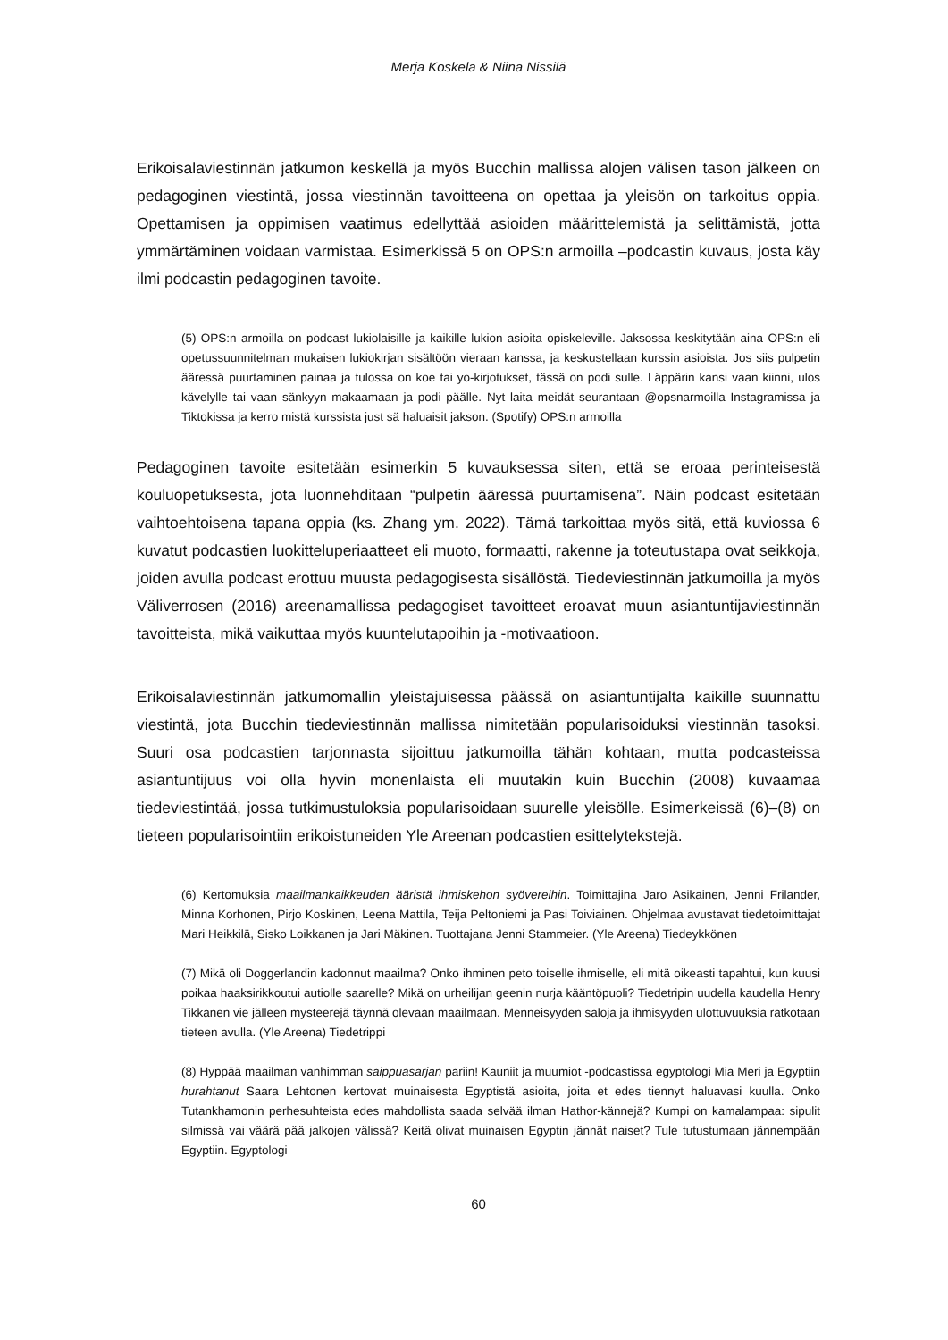Merja Koskela & Niina Nissilä
Erikoisalaviestinnän jatkumon keskellä ja myös Bucchin mallissa alojen välisen tason jälkeen on pedagoginen viestintä, jossa viestinnän tavoitteena on opettaa ja yleisön on tarkoitus oppia. Opettamisen ja oppimisen vaatimus edellyttää asioiden määrittelemistä ja selittämistä, jotta ymmärtäminen voidaan varmistaa. Esimerkissä 5 on OPS:n armoilla –podcastin kuvaus, josta käy ilmi podcastin pedagoginen tavoite.
(5) OPS:n armoilla on podcast lukiolaisille ja kaikille lukion asioita opiskeleville. Jaksossa keskitytään aina OPS:n eli opetussuunnitelman mukaisen lukiokirjan sisältöön vieraan kanssa, ja keskustellaan kurssin asioista. Jos siis pulpetin ääressä puurtaminen painaa ja tulossa on koe tai yo-kirjotukset, tässä on podi sulle. Läppärin kansi vaan kiinni, ulos kävelylle tai vaan sänkyyn makaamaan ja podi päälle. Nyt laita meidät seurantaan @opsnarmoilla Instagramissa ja Tiktokissa ja kerro mistä kurssista just sä haluaisit jakson. (Spotify) OPS:n armoilla
Pedagoginen tavoite esitetään esimerkin 5 kuvauksessa siten, että se eroaa perinteisestä kouluopetuksesta, jota luonnehditaan “pulpetin ääressä puurtamisena”. Näin podcast esitetään vaihtoehtoisena tapana oppia (ks. Zhang ym. 2022). Tämä tarkoittaa myös sitä, että kuviossa 6 kuvatut podcastien luokitteluperiaatteet eli muoto, formaatti, rakenne ja toteutustapa ovat seikkoja, joiden avulla podcast erottuu muusta pedagogisesta sisällöstä. Tiedeviestinnän jatkumoilla ja myös Väliverrosen (2016) areenamallissa pedagogiset tavoitteet eroavat muun asiantuntijaviestinnän tavoitteista, mikä vaikuttaa myös kuuntelutapoihin ja -motivaatioon.
Erikoisalaviestinnän jatkumomallin yleistajuisessa päässä on asiantuntijalta kaikille suunnattu viestintä, jota Bucchin tiedeviestinnän mallissa nimitetään popularisoiduksi viestinnän tasoksi. Suuri osa podcastien tarjonnasta sijoittuu jatkumoilla tähän kohtaan, mutta podcasteissa asiantuntijuus voi olla hyvin monenlaista eli muutakin kuin Bucchin (2008) kuvaamaa tiedeviestintää, jossa tutkimustuloksia popularisoidaan suurelle yleisölle. Esimerkeissä (6)–(8) on tieteen popularisointiin erikoistuneiden Yle Areenan podcastien esittelytekstejä.
(6) Kertomuksia maailmankaikkeuden ääristä ihmiskehon syövereihin. Toimittajina Jaro Asikainen, Jenni Frilander, Minna Korhonen, Pirjo Koskinen, Leena Mattila, Teija Peltoniemi ja Pasi Toiviainen. Ohjelmaa avustavat tiedetoimittajat Mari Heikkilä, Sisko Loikkanen ja Jari Mäkinen. Tuottajana Jenni Stammeier. (Yle Areena) Tiedeykkönen
(7) Mikä oli Doggerlandin kadonnut maailma? Onko ihminen peto toiselle ihmiselle, eli mitä oikeasti tapahtui, kun kuusi poikaa haaksirikkoutui autiolle saarelle? Mikä on urheilijan geenin nurja kääntöpuoli? Tiedetripin uudella kaudella Henry Tikkanen vie jälleen mysteerejä täynnä olevaan maailmaan. Menneisyyden saloja ja ihmisyyden ulottuvuuksia ratkotaan tieteen avulla. (Yle Areena) Tiedetrippi
(8) Hyppää maailman vanhimman saippuasarjan pariin! Kauniit ja muumiot -podcastissa egyptologi Mia Meri ja Egyptiin hurahtanut Saara Lehtonen kertovat muinaisesta Egyptistä asioita, joita et edes tiennyt haluavasi kuulla. Onko Tutankhamonin perhesuhteista edes mahdollista saada selvää ilman Hathor-kännejä? Kumpi on kamalampaa: sipulit silmissä vai väärä pää jalkojen välissä? Keitä olivat muinaisen Egyptin jännät naiset? Tule tutustumaan jännempään Egyptiin. Egyptologi
60